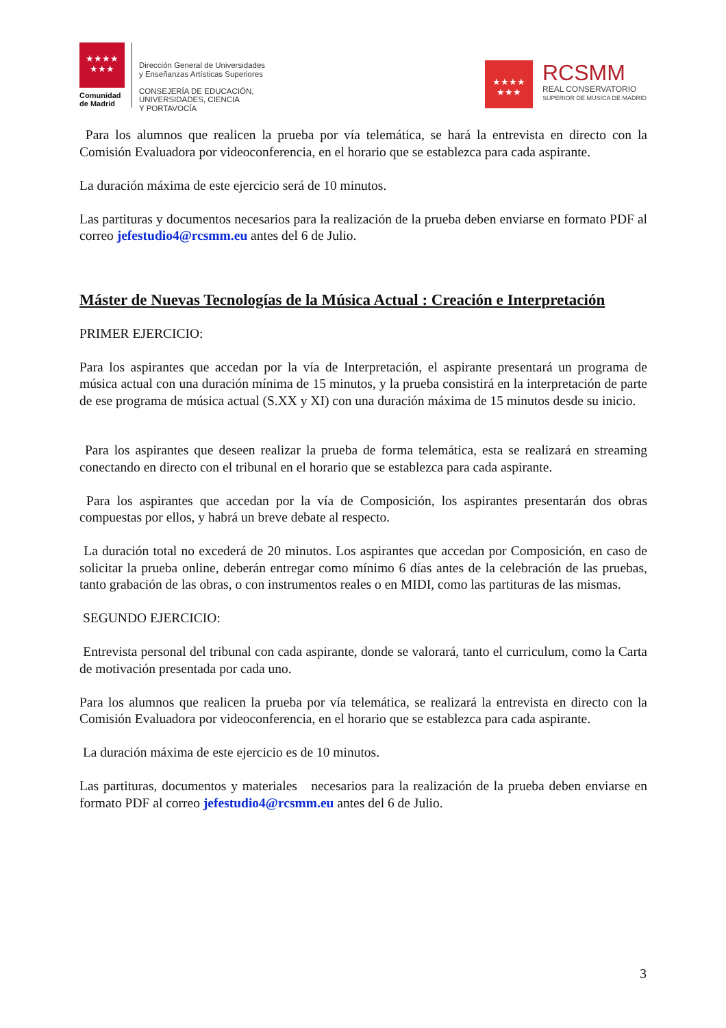★★★★
★★★
Comunidad
de Madrid
Dirección General de Universidades
y Enseñanzas Artísticas Superiores
CONSEJERÍA DE EDUCACIÓN,
UNIVERSIDADES, CIENCIA
Y PORTAVOCÍA
★★★★
★★★
RCSMM
REAL CONSERVATORIO
SUPERIOR DE MUSICA DE MADRID
Para los alumnos que realicen la prueba por vía telemática, se hará la entrevista en directo con la Comisión Evaluadora por videoconferencia, en el horario que se establezca para cada aspirante.
La duración máxima de este ejercicio será de 10 minutos.
Las partituras y documentos necesarios para la realización de la prueba deben enviarse en formato PDF al correo jefestudio4@rcsmm.eu antes del 6 de Julio.
Máster de Nuevas Tecnologías de la Música Actual : Creación e Interpretación
PRIMER EJERCICIO:
Para los aspirantes que accedan por la vía de Interpretación, el aspirante presentará un programa de música actual con una duración mínima de 15 minutos, y la prueba consistirá en la interpretación de parte de ese programa de música actual (S.XX y XI) con una duración máxima de 15 minutos desde su inicio.
Para los aspirantes que deseen realizar la prueba de forma telemática, esta se realizará en streaming conectando en directo con el tribunal en el horario que se establezca para cada aspirante.
Para los aspirantes que accedan por la vía de Composición, los aspirantes presentarán dos obras compuestas por ellos, y habrá un breve debate al respecto.
La duración total no excederá de 20 minutos. Los aspirantes que accedan por Composición, en caso de solicitar la prueba online, deberán entregar como mínimo 6 días antes de la celebración de las pruebas, tanto grabación de las obras, o con instrumentos reales o en MIDI, como las partituras de las mismas.
SEGUNDO EJERCICIO:
Entrevista personal del tribunal con cada aspirante, donde se valorará, tanto el curriculum, como la Carta de motivación presentada por cada uno.
Para los alumnos que realicen la prueba por vía telemática, se realizará la entrevista en directo con la Comisión Evaluadora por videoconferencia, en el horario que se establezca para cada aspirante.
La duración máxima de este ejercicio es de 10 minutos.
Las partituras, documentos y materiales necesarios para la realización de la prueba deben enviarse en formato PDF al correo jefestudio4@rcsmm.eu antes del 6 de Julio.
3